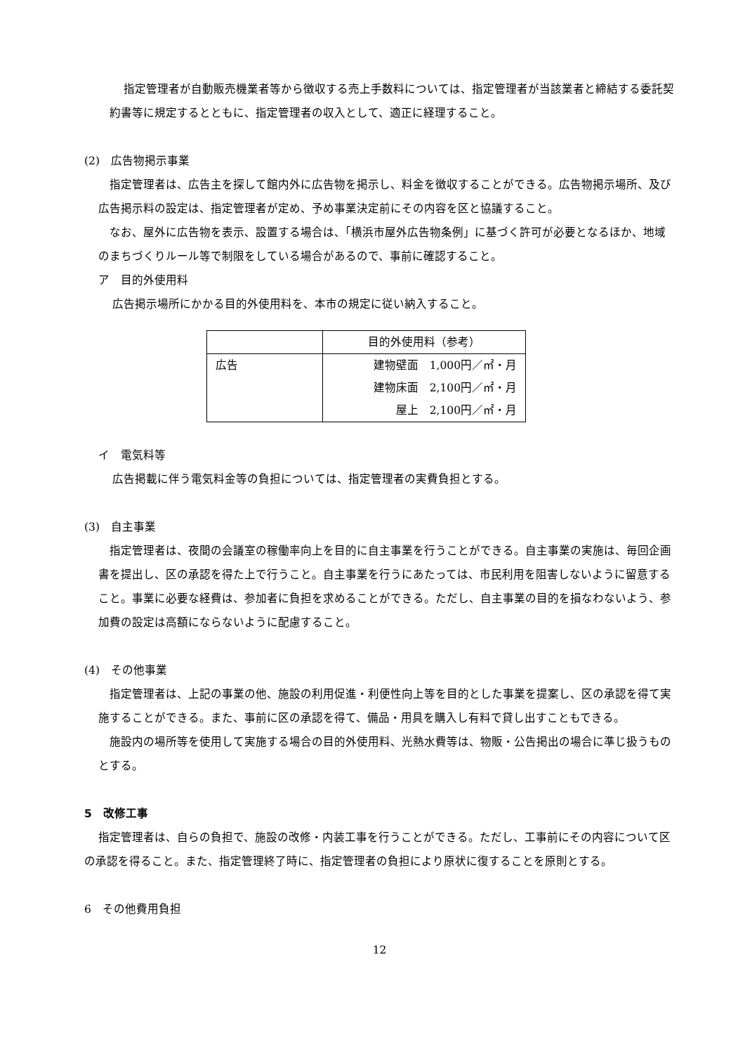指定管理者が自動販売機業者等から徴収する売上手数料については、指定管理者が当該業者と締結する委託契約書等に規定するとともに、指定管理者の収入として、適正に経理すること。
(2)　広告物掲示事業
指定管理者は、広告主を探して館内外に広告物を掲示し、料金を徴収することができる。広告物掲示場所、及び広告掲示料の設定は、指定管理者が定め、予め事業決定前にその内容を区と協議すること。
なお、屋外に広告物を表示、設置する場合は、「横浜市屋外広告物条例」に基づく許可が必要となるほか、地域のまちづくりルール等で制限をしている場合があるので、事前に確認すること。
ア　目的外使用料
広告掲示場所にかかる目的外使用料を、本市の規定に従い納入すること。
| | 目的外使用料（参考） |
| 広告 | 建物壁面 1,000円／㎡・月 建物床面 2,100円／㎡・月 屋上 2,100円／㎡・月 |
イ　電気料等
広告掲載に伴う電気料金等の負担については、指定管理者の実費負担とする。
(3)　自主事業
指定管理者は、夜間の会議室の稼働率向上を目的に自主事業を行うことができる。自主事業の実施は、毎回企画書を提出し、区の承認を得た上で行うこと。自主事業を行うにあたっては、市民利用を阻害しないように留意すること。事業に必要な経費は、参加者に負担を求めることができる。ただし、自主事業の目的を損なわないよう、参加費の設定は高額にならないように配慮すること。
(4)　その他事業
指定管理者は、上記の事業の他、施設の利用促進・利便性向上等を目的とした事業を提案し、区の承認を得て実施することができる。また、事前に区の承認を得て、備品・用具を購入し有料で貸し出すこともできる。
施設内の場所等を使用して実施する場合の目的外使用料、光熱水費等は、物販・公告掲出の場合に準じ扱うものとする。
5　改修工事
指定管理者は、自らの負担で、施設の改修・内装工事を行うことができる。ただし、工事前にその内容について区の承認を得ること。また、指定管理終了時に、指定管理者の負担により原状に復することを原則とする。
6　その他費用負担
12